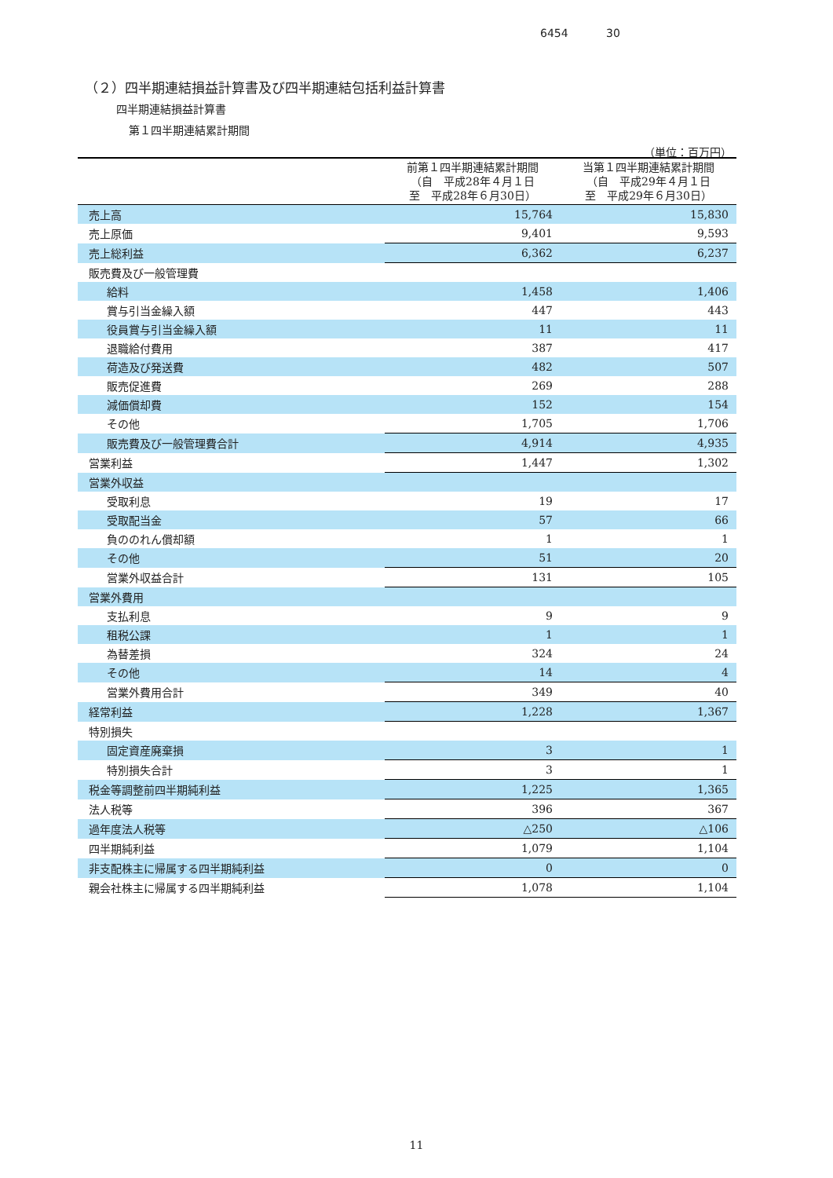6454 30
（２）四半期連結損益計算書及び四半期連結包括利益計算書
四半期連結損益計算書
第１四半期連結累計期間
（単位：百万円）
| | 前第１四半期連結累計期間 （自 平成28年４月１日 至 平成28年６月30日） | 当第１四半期連結累計期間 （自 平成29年４月１日 至 平成29年６月30日） |
| --- | --- | --- |
| 売上高 | 15,764 | 15,830 |
| 売上原価 | 9,401 | 9,593 |
| 売上総利益 | 6,362 | 6,237 |
| 販売費及び一般管理費 | | |
| 給料 | 1,458 | 1,406 |
| 賞与引当金繰入額 | 447 | 443 |
| 役員賞与引当金繰入額 | 11 | 11 |
| 退職給付費用 | 387 | 417 |
| 荷造及び発送費 | 482 | 507 |
| 販売促進費 | 269 | 288 |
| 減価償却費 | 152 | 154 |
| その他 | 1,705 | 1,706 |
| 販売費及び一般管理費合計 | 4,914 | 4,935 |
| 営業利益 | 1,447 | 1,302 |
| 営業外収益 | | |
| 受取利息 | 19 | 17 |
| 受取配当金 | 57 | 66 |
| 負ののれん償却額 | 1 | 1 |
| その他 | 51 | 20 |
| 営業外収益合計 | 131 | 105 |
| 営業外費用 | | |
| 支払利息 | 9 | 9 |
| 租税公課 | 1 | 1 |
| 為替差損 | 324 | 24 |
| その他 | 14 | 4 |
| 営業外費用合計 | 349 | 40 |
| 経常利益 | 1,228 | 1,367 |
| 特別損失 | | |
| 固定資産廃棄損 | 3 | 1 |
| 特別損失合計 | 3 | 1 |
| 税金等調整前四半期純利益 | 1,225 | 1,365 |
| 法人税等 | 396 | 367 |
| 過年度法人税等 | △250 | △106 |
| 四半期純利益 | 1,079 | 1,104 |
| 非支配株主に帰属する四半期純利益 | 0 | 0 |
| 親会社株主に帰属する四半期純利益 | 1,078 | 1,104 |
11